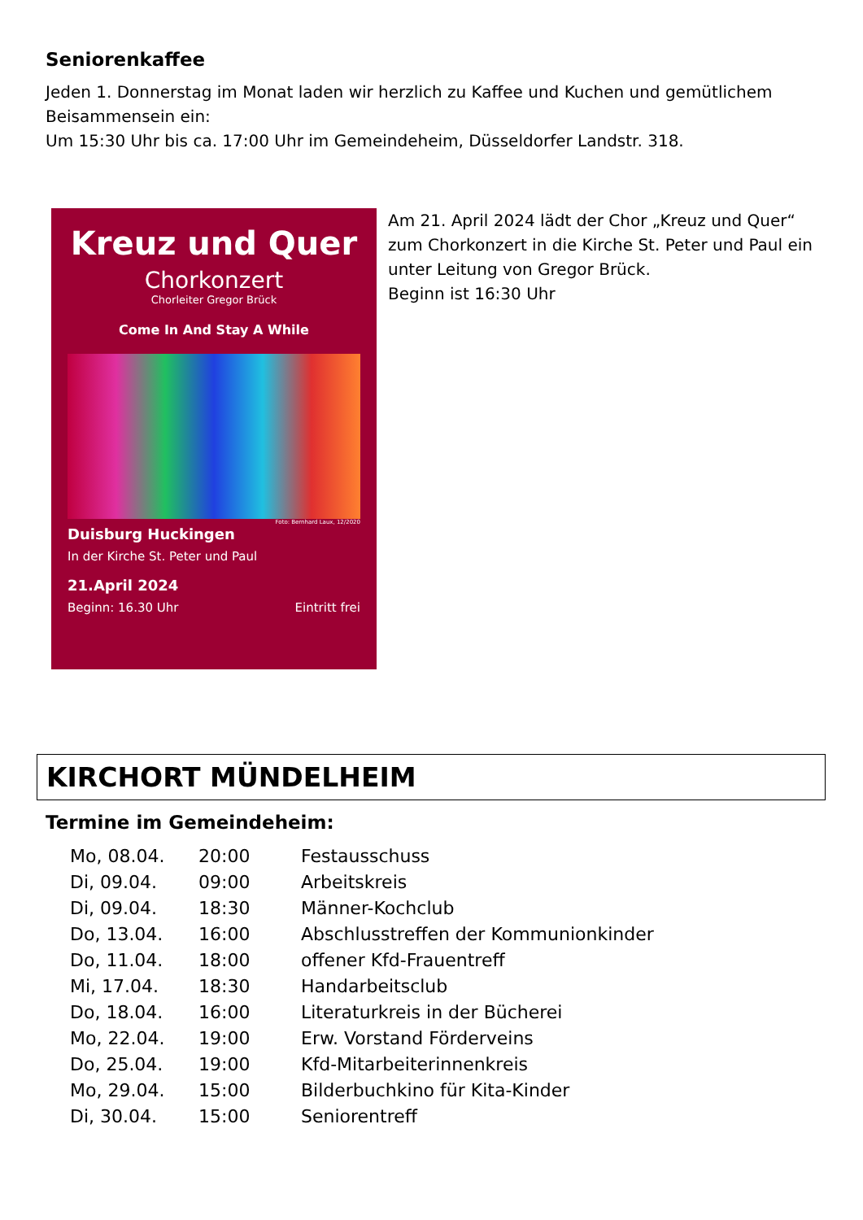Seniorenkaffee
Jeden 1. Donnerstag im Monat laden wir herzlich zu Kaffee und Kuchen und gemütlichem Beisammensein ein:
Um 15:30 Uhr bis ca. 17:00 Uhr im Gemeindeheim, Düsseldorfer Landstr. 318.
Kreuz und Quer
Chorkonzert
Chorleiter Gregor Brück
Come In And Stay A While
Foto: Bernhard Laux, 12/2020
Duisburg Huckingen
In der Kirche St. Peter und Paul
21.April 2024
Beginn: 16.30 Uhr Eintritt frei
Am 21. April 2024 lädt der Chor „Kreuz und Quer“ zum Chorkonzert in die Kirche St. Peter und Paul ein unter Leitung von Gregor Brück.
Beginn ist 16:30 Uhr
KIRCHORT MÜNDELHEIM
Termine im Gemeindeheim:
| Mo, 08.04. | 20:00 | Festausschuss |
| Di, 09.04. | 09:00 | Arbeitskreis |
| Di, 09.04. | 18:30 | Männer-Kochclub |
| Do, 13.04. | 16:00 | Abschlusstreffen der Kommunionkinder |
| Do, 11.04. | 18:00 | offener Kfd-Frauentreff |
| Mi, 17.04. | 18:30 | Handarbeitsclub |
| Do, 18.04. | 16:00 | Literaturkreis in der Bücherei |
| Mo, 22.04. | 19:00 | Erw. Vorstand Förderveins |
| Do, 25.04. | 19:00 | Kfd-Mitarbeiterinnenkreis |
| Mo, 29.04. | 15:00 | Bilderbuchkino für Kita-Kinder |
| Di, 30.04. | 15:00 | Seniorentreff |